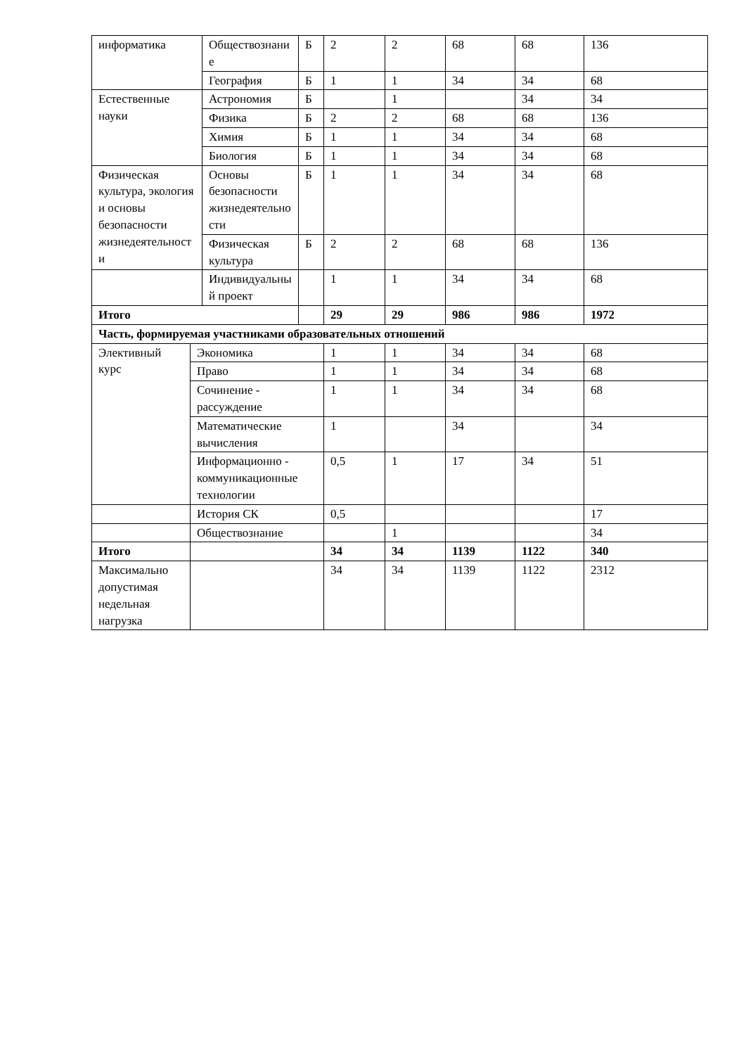| информатика | | Обществознание | Б | 2 | 2 | 68 | 68 | 136 |
| | | География | Б | 1 | 1 | 34 | 34 | 68 |
| Естественные науки | | Астрономия | Б | | 1 | | 34 | 34 |
| | | Физика | Б | 2 | 2 | 68 | 68 | 136 |
| | | Химия | Б | 1 | 1 | 34 | 34 | 68 |
| | | Биология | Б | 1 | 1 | 34 | 34 | 68 |
| Физическая культура, экология и основы безопасности жизнедеятельности | | Основы безопасности жизнедеятельности | Б | 1 | 1 | 34 | 34 | 68 |
| | | Физическая культура | Б | 2 | 2 | 68 | 68 | 136 |
| | | Индивидуальный проект | | 1 | 1 | 34 | 34 | 68 |
| Итого | | | | 29 | 29 | 986 | 986 | 1972 |
| Часть, формируемая участниками образовательных отношений | | | | | | | | |
| Элективный курс | Экономика | | | 1 | 1 | 34 | 34 | 68 |
| | Право | | | 1 | 1 | 34 | 34 | 68 |
| | Сочинение - рассуждение | | | 1 | 1 | 34 | 34 | 68 |
| | Математические вычисления | | | 1 | | 34 | | 34 |
| | Информационно - коммуникационные технологии | | | 0,5 | 1 | 17 | 34 | 51 |
| | История СК | | | 0,5 | | | | 17 |
| | Обществознание | | | | 1 | | | 34 |
| Итого | | | | 34 | 34 | 1139 | 1122 | 340 |
| Максимально допустимая недельная нагрузка | | | | 34 | 34 | 1139 | 1122 | 2312 |